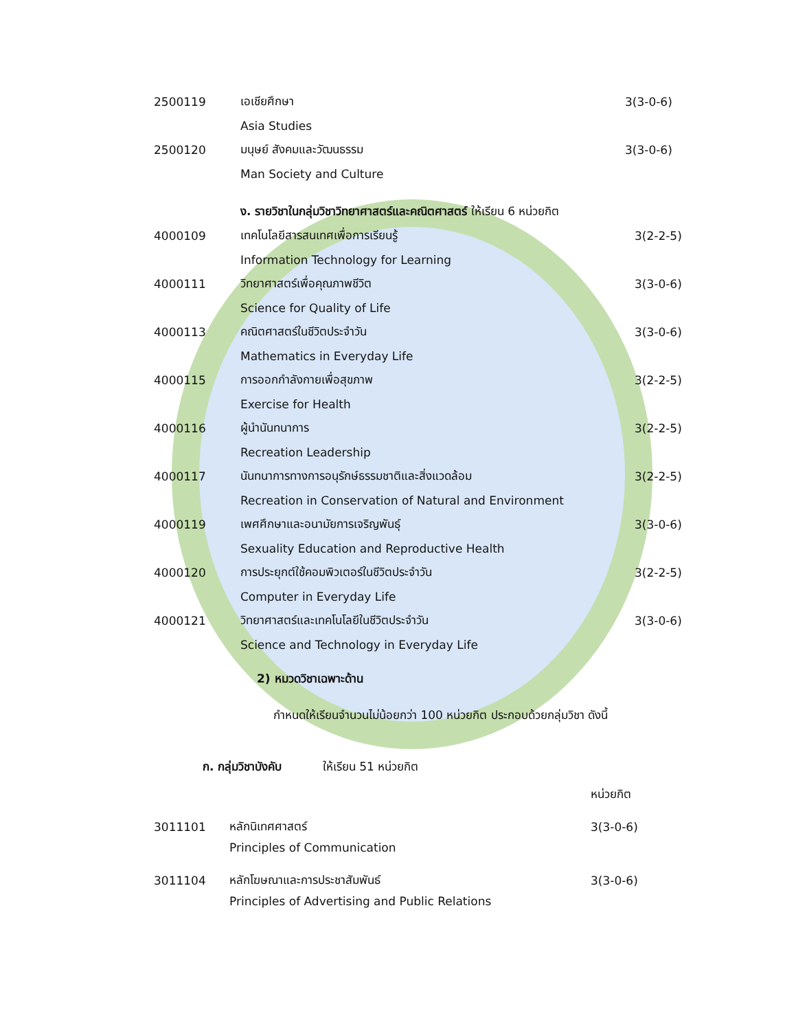2500119 เอเชียศึกษา 3(3-0-6)
Asia Studies
2500120 มนุษย์ สังคมและวัฒนธรรม 3(3-0-6)
Man Society and Culture
ง. รายวิชาในกลุ่มวิชาวิทยาศาสตร์และคณิตศาสตร์ ให้เรียน 6 หน่วยกิต
4000109 เทคโนโลยีสารสนเทศเพื่อการเรียนรู้ 3(2-2-5)
Information Technology for Learning
4000111 วิทยาศาสตร์เพื่อคุณภาพชีวิต 3(3-0-6)
Science for Quality of Life
4000113 คณิตศาสตร์ในชีวิตประจำวัน 3(3-0-6)
Mathematics in Everyday Life
4000115 การออกกำลังกายเพื่อสุขภาพ 3(2-2-5)
Exercise for Health
4000116 ผู้นำนันทนาการ 3(2-2-5)
Recreation Leadership
4000117 นันทนาการทางการอนุรักษ์ธรรมชาติและสิ่งแวดล้อม 3(2-2-5)
Recreation in Conservation of Natural and Environment
4000119 เพศศึกษาและอนามัยการเจริญพันธุ์ 3(3-0-6)
Sexuality Education and Reproductive Health
4000120 การประยุกต์ใช้คอมพิวเตอร์ในชีวิตประจำวัน 3(2-2-5)
Computer in Everyday Life
4000121 วิทยาศาสตร์และเทคโนโลยีในชีวิตประจำวัน 3(3-0-6)
Science and Technology in Everyday Life
2) หมวดวิชาเฉพาะด้าน
กำหนดให้เรียนจำนวนไม่น้อยกว่า 100 หน่วยกิต ประกอบด้วยกลุ่มวิชา ดังนี้
ก. กลุ่มวิชาบังคับ ให้เรียน 51 หน่วยกิต
หน่วยกิต
3011101 หลักนิเทศศาสตร์ 3(3-0-6)
Principles of Communication
3011104 หลักโฆษณาและการประชาสัมพันธ์ 3(3-0-6)
Principles of Advertising and Public Relations